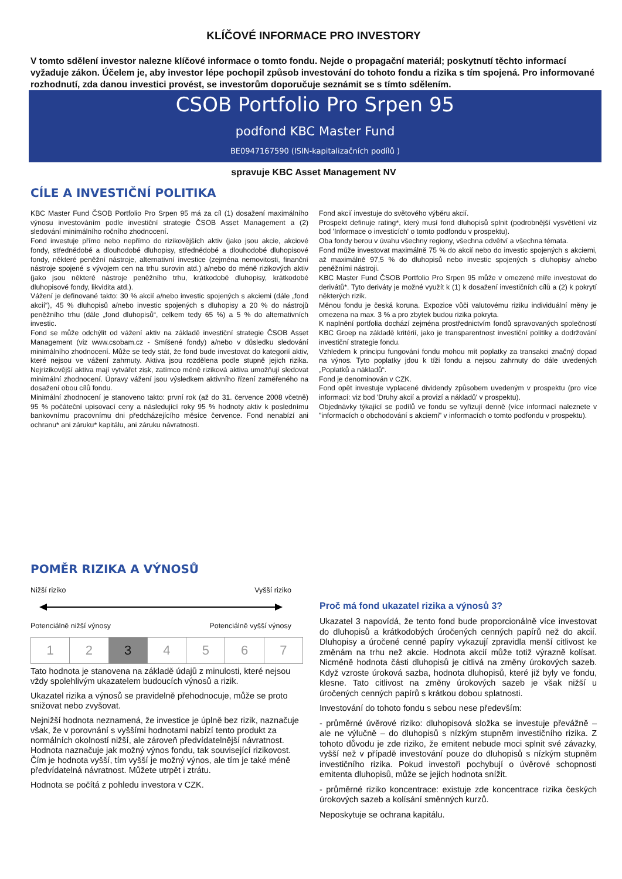KLÍČOVÉ INFORMACE PRO INVESTORY
V tomto sdělení investor nalezne klíčové informace o tomto fondu. Nejde o propagační materiál; poskytnutí těchto informací vyžaduje zákon. Účelem je, aby investor lépe pochopil způsob investování do tohoto fondu a rizika s tím spojená. Pro informované rozhodnutí, zda danou investici provést, se investorům doporučuje seznámit se s tímto sdělením.
CSOB Portfolio Pro Srpen 95
podfond KBC Master Fund
BE0947167590 (ISIN-kapitalizačních podílů )
spravuje KBC Asset Management NV
CÍLE A INVESTIČNÍ POLITIKA
KBC Master Fund ČSOB Portfolio Pro Srpen 95 má za cíl (1) dosažení maximálního výnosu investováním podle investiční strategie ČSOB Asset Management a (2) sledování minimálního ročního zhodnocení.
Fond investuje přímo nebo nepřímo do rizikovějších aktiv (jako jsou akcie, akciové fondy, střednědobé a dlouhodobé dluhopisy, střednědobé a dlouhodobé dluhopisové fondy, některé peněžní nástroje, alternativní investice (zejména nemovitosti, finanční nástroje spojené s vývojem cen na trhu surovin atd.) a/nebo do méně rizikových aktiv (jako jsou některé nástroje peněžního trhu, krátkodobé dluhopisy, krátkodobé dluhopisové fondy, likvidita atd.).
Vážení je definované takto: 30 % akcií a/nebo investic spojených s akciemi (dále „fond akcií“), 45 % dluhopisů a/nebo investic spojených s dluhopisy a 20 % do nástrojů peněžního trhu (dále „fond dluhopisů“, celkem tedy 65 %) a 5 % do alternativních investic.
Fond se může odchýlit od vážení aktiv na základě investiční strategie ČSOB Asset Management (viz www.csobam.cz - Smíšené fondy) a/nebo v důsledku sledování minimálního zhodnocení. Může se tedy stát, že fond bude investovat do kategorií aktiv, které nejsou ve vážení zahrnuty. Aktiva jsou rozdělena podle stupně jejich rizika. Nejrizikovější aktiva mají vytvářet zisk, zatímco méně riziková aktiva umožňují sledovat minimální zhodnocení. Úpravy vážení jsou výsledkem aktivního řízení zaměřeného na dosažení obou cílů fondu.
Minimální zhodnocení je stanoveno takto: první rok (až do 31. července 2008 včetně) 95 % počáteční upisovací ceny a následující roky 95 % hodnoty aktiv k poslednímu bankovnímu pracovnímu dni předcházejícího měsíce července. Fond nenabízí ani ochranu* ani záruku* kapitálu, ani záruku návratnosti.
Fond akcií investuje do světového výběru akcií.
Prospekt definuje rating*, který musí fond dluhopisů splnit (podrobnější vysvětlení viz bod 'Informace o investicích' o tomto podfondu v prospektu).
Oba fondy berou v úvahu všechny regiony, všechna odvětví a všechna témata.
Fond může investovat maximálně 75 % do akcií nebo do investic spojených s akciemi, až maximálně 97,5 % do dluhopisů nebo investic spojených s dluhopisy a/nebo peněžními nástroji.
KBC Master Fund ČSOB Portfolio Pro Srpen 95 může v omezené míře investovat do derivátů*. Tyto deriváty je možné využít k (1) k dosažení investičních cílů a (2) k pokrytí některých rizik.
Měnou fondu je česká koruna. Expozice vůči valutovému riziku individuální měny je omezena na max. 3 % a pro zbytek budou rizika pokryta.
K naplnění portfolia dochází zejména prostřednictvím fondů spravovaných společností KBC Groep na základě kritérií, jako je transparentnost investiční politiky a dodržování investiční strategie fondu.
Vzhledem k principu fungování fondu mohou mít poplatky za transakci značný dopad na výnos. Tyto poplatky jdou k tíži fondu a nejsou zahrnuty do dále uvedených „Poplatků a nákladů“.
Fond je denominován v CZK.
Fond opět investuje vyplacené dividendy způsobem uvedeným v prospektu (pro více informací: viz bod 'Druhy akcií a provizí a nákladů' v prospektu).
Objednávky týkající se podílů ve fondu se vyřizují denně (více informací naleznete v "informacích o obchodování s akciemi" v informacích o tomto podfondu v prospektu).
POMĚR RIZIKA A VÝNOSŮ
Nižší riziko Vyšší riziko
Potenciálně nižší výnosy Potenciálně vyšší výnosy
| 1 | 2 | 3 | 4 | 5 | 6 | 7 |
Tato hodnota je stanovena na základě údajů z minulosti, které nejsou vždy spolehlivým ukazatelem budoucích výnosů a rizik.
Ukazatel rizika a výnosů se pravidelně přehodnocuje, může se proto snižovat nebo zvyšovat.
Nejnižší hodnota neznamená, že investice je úplně bez rizik, naznačuje však, že v porovnání s vyššími hodnotami nabízí tento produkt za normálních okolností nižší, ale zároveň předvídatelnější návratnost. Hodnota naznačuje jak možný výnos fondu, tak související rizikovost. Čím je hodnota vyšší, tím vyšší je možný výnos, ale tím je také méně předvídatelná návratnost. Můžete utrpět i ztrátu.
Hodnota se počítá z pohledu investora v CZK.
Proč má fond ukazatel rizika a výnosů 3?
Ukazatel 3 napovídá, že tento fond bude proporcionálně více investovat do dluhopisů a krátkodobých úročených cenných papírů než do akcií. Dluhopisy a úročené cenné papíry vykazují zpravidla menší citlivost ke změnám na trhu než akcie. Hodnota akcií může totiž výrazně kolísat. Nicméně hodnota části dluhopisů je citlivá na změny úrokových sazeb. Když vzroste úroková sazba, hodnota dluhopisů, které již byly ve fondu, klesne. Tato citlivost na změny úrokových sazeb je však nižší u úročených cenných papírů s krátkou dobou splatnosti.
Investování do tohoto fondu s sebou nese především:
- průměrné úvěrové riziko: dluhopisová složka se investuje převážně – ale ne výlučně – do dluhopisů s nízkým stupněm investičního rizika. Z tohoto důvodu je zde riziko, že emitent nebude moci splnit své závazky, vyšší než v případě investování pouze do dluhopisů s nízkým stupněm investičního rizika. Pokud investoři pochybují o úvěrové schopnosti emitenta dluhopisů, může se jejich hodnota snížit.
- průměrné riziko koncentrace: existuje zde koncentrace rizika českých úrokových sazeb a kolísání směnných kurzů.
Neposkytuje se ochrana kapitálu.